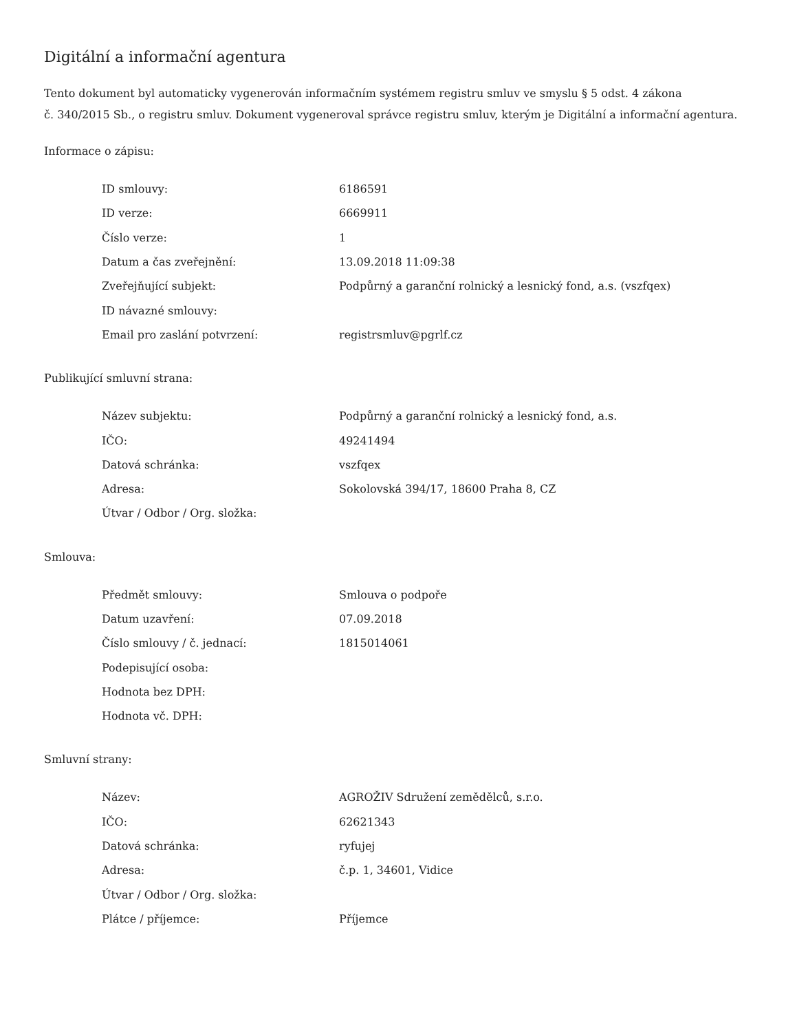Digitální a informační agentura
Tento dokument byl automaticky vygenerován informačním systémem registru smluv ve smyslu § 5 odst. 4 zákona
č. 340/2015 Sb., o registru smluv. Dokument vygeneroval správce registru smluv, kterým je Digitální a informační agentura.
Informace o zápisu:
| ID smlouvy: | 6186591 |
| ID verze: | 6669911 |
| Číslo verze: | 1 |
| Datum a čas zveřejnění: | 13.09.2018 11:09:38 |
| Zveřejňující subjekt: | Podpůrný a garanční rolnický a lesnický fond, a.s. (vszfqex) |
| ID návazné smlouvy: | |
| Email pro zaslání potvrzení: | registrsmluv@pgrlf.cz |
Publikující smluvní strana:
| Název subjektu: | Podpůrný a garanční rolnický a lesnický fond, a.s. |
| IČO: | 49241494 |
| Datová schránka: | vszfqex |
| Adresa: | Sokolovská 394/17, 18600 Praha 8, CZ |
| Útvar / Odbor / Org. složka: | |
Smlouva:
| Předmět smlouvy: | Smlouva o podpoře |
| Datum uzavření: | 07.09.2018 |
| Číslo smlouvy / č. jednací: | 1815014061 |
| Podepisující osoba: | |
| Hodnota bez DPH: | |
| Hodnota vč. DPH: | |
Smluvní strany:
| Název: | AGROŽIV Sdružení zemědělců, s.r.o. |
| IČO: | 62621343 |
| Datová schránka: | ryfujej |
| Adresa: | č.p. 1, 34601, Vidice |
| Útvar / Odbor / Org. složka: | |
| Plátce / příjemce: | Příjemce |